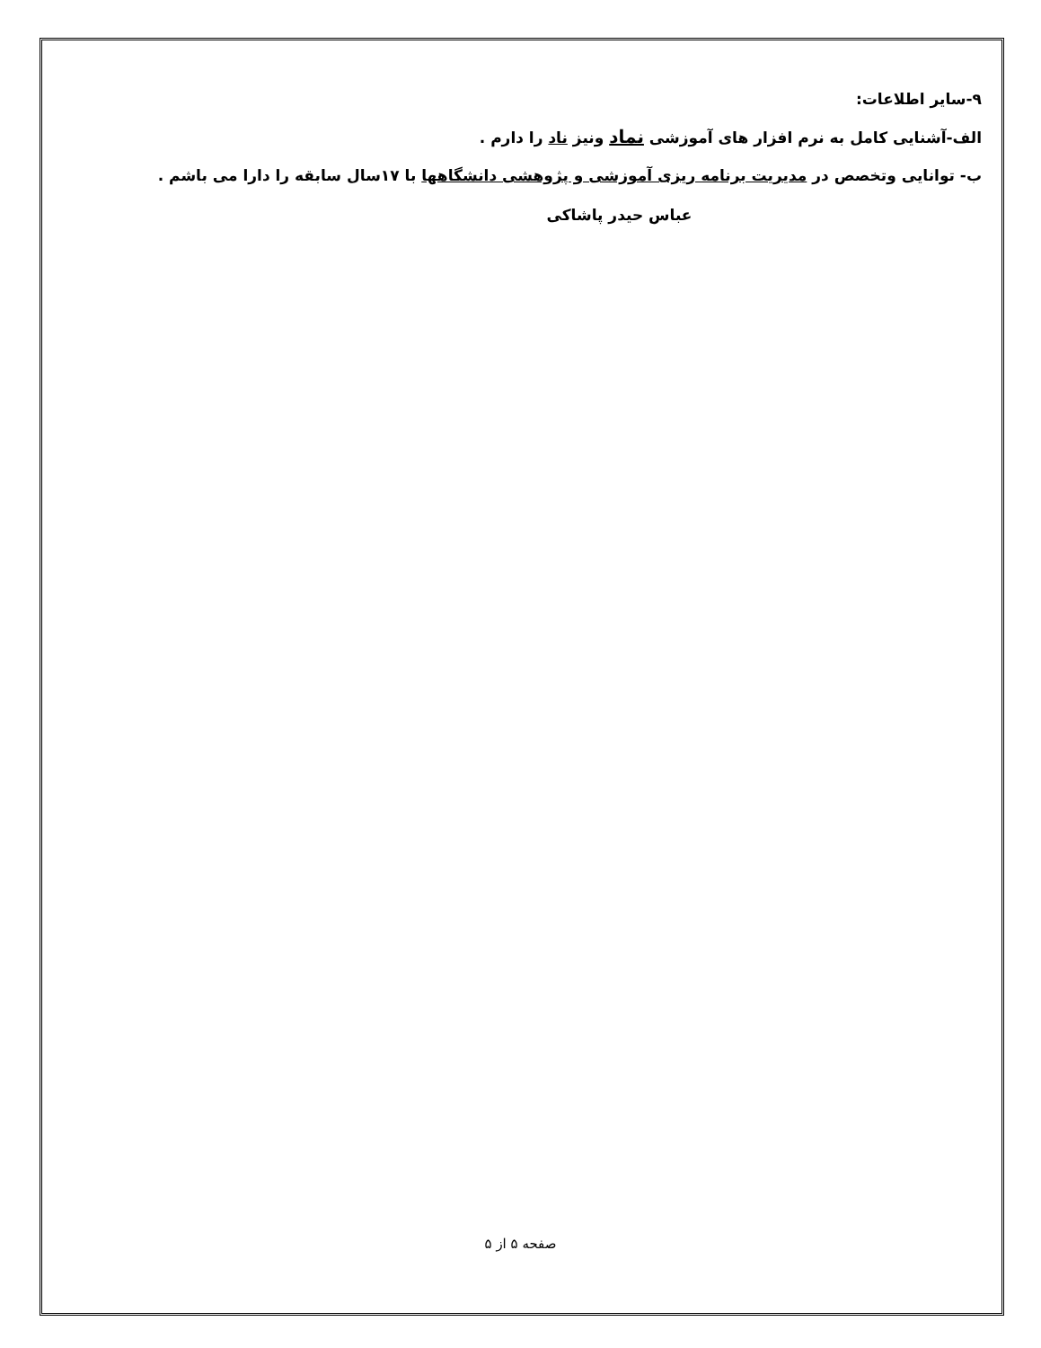۹-سایر اطلاعات:
الف-آشنایی کامل به نرم افزار های آموزشی نماد ونیز ناد را دارم .
ب- توانایی وتخصص در مدیریت برنامه ریزی آموزشی و پژوهشی دانشگاهها با ۱۷سال سابقه را دارا می باشم .
عباس حیدر پاشاکی
صفحه ۵ از ۵